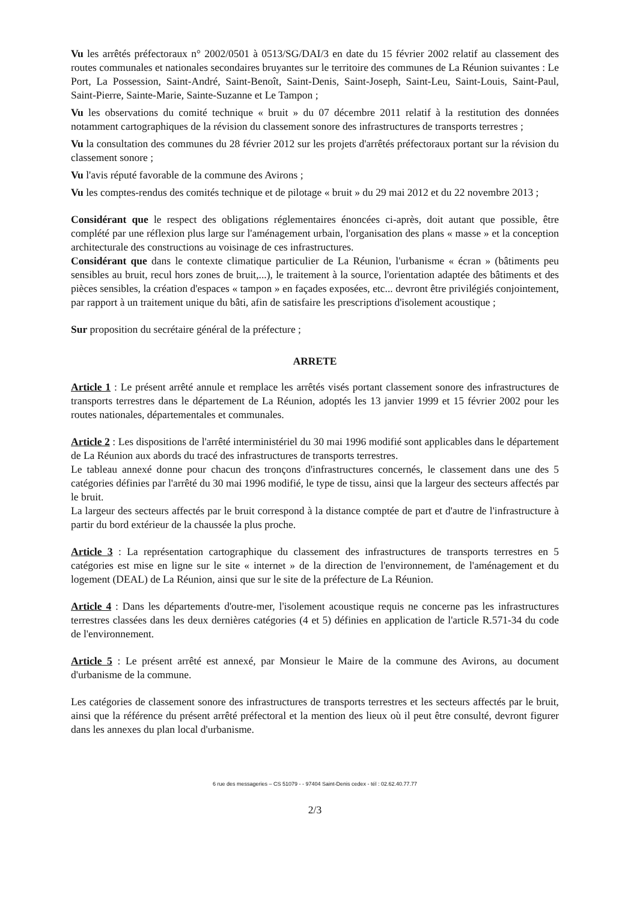Vu les arrêtés préfectoraux n° 2002/0501 à 0513/SG/DAI/3 en date du 15 février 2002 relatif au classement des routes communales et nationales secondaires bruyantes sur le territoire des communes de La Réunion suivantes : Le Port, La Possession, Saint-André, Saint-Benoît, Saint-Denis, Saint-Joseph, Saint-Leu, Saint-Louis, Saint-Paul, Saint-Pierre, Sainte-Marie, Sainte-Suzanne et Le Tampon ;
Vu les observations du comité technique « bruit » du 07 décembre 2011 relatif à la restitution des données notamment cartographiques de la révision du classement sonore des infrastructures de transports terrestres ;
Vu la consultation des communes du 28 février 2012 sur les projets d'arrêtés préfectoraux portant sur la révision du classement sonore ;
Vu l'avis réputé favorable de la commune des Avirons ;
Vu les comptes-rendus des comités technique et de pilotage « bruit » du 29 mai 2012 et du 22 novembre 2013 ;
Considérant que le respect des obligations réglementaires énoncées ci-après, doit autant que possible, être complété par une réflexion plus large sur l'aménagement urbain, l'organisation des plans « masse » et la conception architecturale des constructions au voisinage de ces infrastructures.
Considérant que dans le contexte climatique particulier de La Réunion, l'urbanisme « écran » (bâtiments peu sensibles au bruit, recul hors zones de bruit,...), le traitement à la source, l'orientation adaptée des bâtiments et des pièces sensibles, la création d'espaces « tampon » en façades exposées, etc... devront être privilégiés conjointement, par rapport à un traitement unique du bâti, afin de satisfaire les prescriptions d'isolement acoustique ;
Sur proposition du secrétaire général de la préfecture ;
ARRETE
Article 1 : Le présent arrêté annule et remplace les arrêtés visés portant classement sonore des infrastructures de transports terrestres dans le département de La Réunion, adoptés les 13 janvier 1999 et 15 février 2002 pour les routes nationales, départementales et communales.
Article 2 : Les dispositions de l'arrêté interministériel du 30 mai 1996 modifié sont applicables dans le département de La Réunion aux abords du tracé des infrastructures de transports terrestres.
Le tableau annexé donne pour chacun des tronçons d'infrastructures concernés, le classement dans une des 5 catégories définies par l'arrêté du 30 mai 1996 modifié, le type de tissu, ainsi que la largeur des secteurs affectés par le bruit.
La largeur des secteurs affectés par le bruit correspond à la distance comptée de part et d'autre de l'infrastructure à partir du bord extérieur de la chaussée la plus proche.
Article 3 : La représentation cartographique du classement des infrastructures de transports terrestres en 5 catégories est mise en ligne sur le site « internet » de la direction de l'environnement, de l'aménagement et du logement (DEAL) de La Réunion, ainsi que sur le site de la préfecture de La Réunion.
Article 4 : Dans les départements d'outre-mer, l'isolement acoustique requis ne concerne pas les infrastructures terrestres classées dans les deux dernières catégories (4 et 5) définies en application de l'article R.571-34 du code de l'environnement.
Article 5 : Le présent arrêté est annexé, par Monsieur le Maire de la commune des Avirons, au document d'urbanisme de la commune.
Les catégories de classement sonore des infrastructures de transports terrestres et les secteurs affectés par le bruit, ainsi que la référence du présent arrêté préfectoral et la mention des lieux où il peut être consulté, devront figurer dans les annexes du plan local d'urbanisme.
6 rue des messageries – CS 51079 - - 97404 Saint-Denis cedex - tél : 02.62.40.77.77
2/3